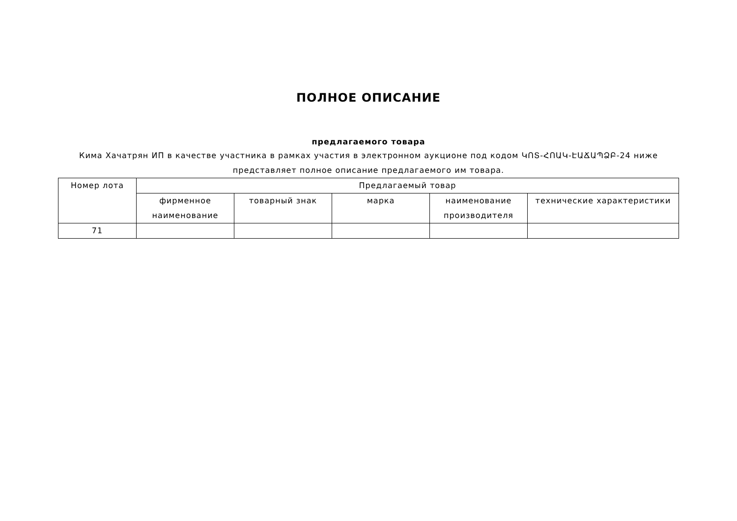ПОЛНОЕ ОПИСАНИЕ
предлагаемого товара
Кима Хачатрян ИП в качестве участника в рамках участия в электронном аукционе под кодом ԿՈՏ-ՀՈԱԿ-ԷԱՃԱՊՁԲ-24 ниже представляет полное описание предлагаемого им товара.
| Номер лота | Предлагаемый товар | | | | |
| --- | --- | --- | --- | --- | --- |
| | фирменное наименование | товарный знак | марка | наименование производителя | технические характеристики |
| 71 | | | | | |